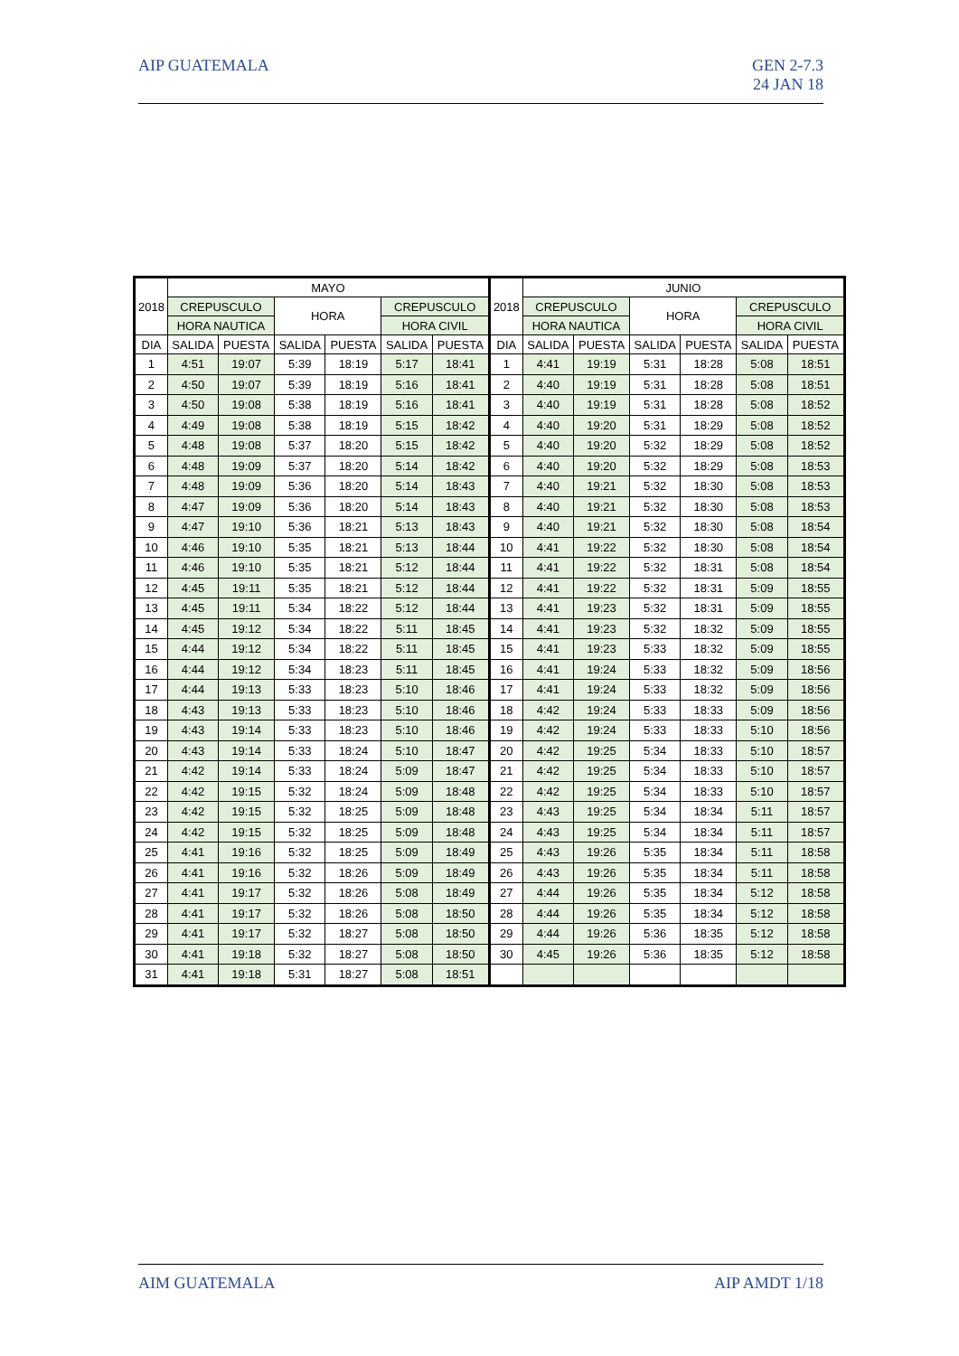AIP GUATEMALA GEN 2-7.3
24 JAN 18
| 2018 | MAYO | | | | | | 2018 | JUNIO | | | | | |
| --- | --- | --- | --- | --- | --- | --- | --- | --- | --- | --- | --- | --- | --- |
| | CREPUSCULO | | HORA | | CREPUSCULO | | | CREPUSCULO | | HORA | | CREPUSCULO | |
| | HORA NAUTICA | | | | HORA CIVIL | | | HORA NAUTICA | | | | HORA CIVIL | |
| DIA | SALIDA | PUESTA | SALIDA | PUESTA | SALIDA | PUESTA | DIA | SALIDA | PUESTA | SALIDA | PUESTA | SALIDA | PUESTA |
| 1 | 4:51 | 19:07 | 5:39 | 18:19 | 5:17 | 18:41 | 1 | 4:41 | 19:19 | 5:31 | 18:28 | 5:08 | 18:51 |
| 2 | 4:50 | 19:07 | 5:39 | 18:19 | 5:16 | 18:41 | 2 | 4:40 | 19:19 | 5:31 | 18:28 | 5:08 | 18:51 |
| 3 | 4:50 | 19:08 | 5:38 | 18:19 | 5:16 | 18:41 | 3 | 4:40 | 19:19 | 5:31 | 18:28 | 5:08 | 18:52 |
| 4 | 4:49 | 19:08 | 5:38 | 18:19 | 5:15 | 18:42 | 4 | 4:40 | 19:20 | 5:31 | 18:29 | 5:08 | 18:52 |
| 5 | 4:48 | 19:08 | 5:37 | 18:20 | 5:15 | 18:42 | 5 | 4:40 | 19:20 | 5:32 | 18:29 | 5:08 | 18:52 |
| 6 | 4:48 | 19:09 | 5:37 | 18:20 | 5:14 | 18:42 | 6 | 4:40 | 19:20 | 5:32 | 18:29 | 5:08 | 18:53 |
| 7 | 4:48 | 19:09 | 5:36 | 18:20 | 5:14 | 18:43 | 7 | 4:40 | 19:21 | 5:32 | 18:30 | 5:08 | 18:53 |
| 8 | 4:47 | 19:09 | 5:36 | 18:20 | 5:14 | 18:43 | 8 | 4:40 | 19:21 | 5:32 | 18:30 | 5:08 | 18:53 |
| 9 | 4:47 | 19:10 | 5:36 | 18:21 | 5:13 | 18:43 | 9 | 4:40 | 19:21 | 5:32 | 18:30 | 5:08 | 18:54 |
| 10 | 4:46 | 19:10 | 5:35 | 18:21 | 5:13 | 18:44 | 10 | 4:41 | 19:22 | 5:32 | 18:30 | 5:08 | 18:54 |
| 11 | 4:46 | 19:10 | 5:35 | 18:21 | 5:12 | 18:44 | 11 | 4:41 | 19:22 | 5:32 | 18:31 | 5:08 | 18:54 |
| 12 | 4:45 | 19:11 | 5:35 | 18:21 | 5:12 | 18:44 | 12 | 4:41 | 19:22 | 5:32 | 18:31 | 5:09 | 18:55 |
| 13 | 4:45 | 19:11 | 5:34 | 18:22 | 5:12 | 18:44 | 13 | 4:41 | 19:23 | 5:32 | 18:31 | 5:09 | 18:55 |
| 14 | 4:45 | 19:12 | 5:34 | 18:22 | 5:11 | 18:45 | 14 | 4:41 | 19:23 | 5:32 | 18:32 | 5:09 | 18:55 |
| 15 | 4:44 | 19:12 | 5:34 | 18:22 | 5:11 | 18:45 | 15 | 4:41 | 19:23 | 5:33 | 18:32 | 5:09 | 18:55 |
| 16 | 4:44 | 19:12 | 5:34 | 18:23 | 5:11 | 18:45 | 16 | 4:41 | 19:24 | 5:33 | 18:32 | 5:09 | 18:56 |
| 17 | 4:44 | 19:13 | 5:33 | 18:23 | 5:10 | 18:46 | 17 | 4:41 | 19:24 | 5:33 | 18:32 | 5:09 | 18:56 |
| 18 | 4:43 | 19:13 | 5:33 | 18:23 | 5:10 | 18:46 | 18 | 4:42 | 19:24 | 5:33 | 18:33 | 5:09 | 18:56 |
| 19 | 4:43 | 19:14 | 5:33 | 18:23 | 5:10 | 18:46 | 19 | 4:42 | 19:24 | 5:33 | 18:33 | 5:10 | 18:56 |
| 20 | 4:43 | 19:14 | 5:33 | 18:24 | 5:10 | 18:47 | 20 | 4:42 | 19:25 | 5:34 | 18:33 | 5:10 | 18:57 |
| 21 | 4:42 | 19:14 | 5:33 | 18:24 | 5:09 | 18:47 | 21 | 4:42 | 19:25 | 5:34 | 18:33 | 5:10 | 18:57 |
| 22 | 4:42 | 19:15 | 5:32 | 18:24 | 5:09 | 18:48 | 22 | 4:42 | 19:25 | 5:34 | 18:33 | 5:10 | 18:57 |
| 23 | 4:42 | 19:15 | 5:32 | 18:25 | 5:09 | 18:48 | 23 | 4:43 | 19:25 | 5:34 | 18:34 | 5:11 | 18:57 |
| 24 | 4:42 | 19:15 | 5:32 | 18:25 | 5:09 | 18:48 | 24 | 4:43 | 19:25 | 5:34 | 18:34 | 5:11 | 18:57 |
| 25 | 4:41 | 19:16 | 5:32 | 18:25 | 5:09 | 18:49 | 25 | 4:43 | 19:26 | 5:35 | 18:34 | 5:11 | 18:58 |
| 26 | 4:41 | 19:16 | 5:32 | 18:26 | 5:09 | 18:49 | 26 | 4:43 | 19:26 | 5:35 | 18:34 | 5:11 | 18:58 |
| 27 | 4:41 | 19:17 | 5:32 | 18:26 | 5:08 | 18:49 | 27 | 4:44 | 19:26 | 5:35 | 18:34 | 5:12 | 18:58 |
| 28 | 4:41 | 19:17 | 5:32 | 18:26 | 5:08 | 18:50 | 28 | 4:44 | 19:26 | 5:35 | 18:34 | 5:12 | 18:58 |
| 29 | 4:41 | 19:17 | 5:32 | 18:27 | 5:08 | 18:50 | 29 | 4:44 | 19:26 | 5:36 | 18:35 | 5:12 | 18:58 |
| 30 | 4:41 | 19:18 | 5:32 | 18:27 | 5:08 | 18:50 | 30 | 4:45 | 19:26 | 5:36 | 18:35 | 5:12 | 18:58 |
| 31 | 4:41 | 19:18 | 5:31 | 18:27 | 5:08 | 18:51 | | | | | | | |
AIM GUATEMALA AIP AMDT 1/18